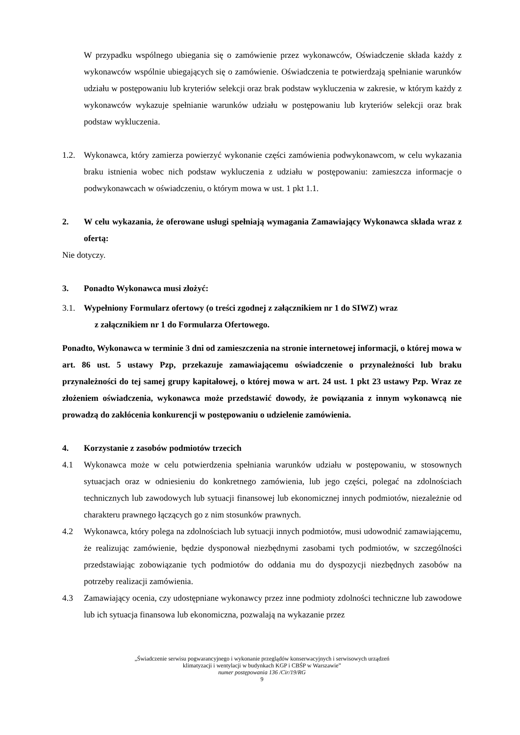W przypadku wspólnego ubiegania się o zamówienie przez wykonawców, Oświadczenie składa każdy z wykonawców wspólnie ubiegających się o zamówienie. Oświadczenia te potwierdzają spełnianie warunków udziału w postępowaniu lub kryteriów selekcji oraz brak podstaw wykluczenia w zakresie, w którym każdy z wykonawców wykazuje spełnianie warunków udziału w postępowaniu lub kryteriów selekcji oraz brak podstaw wykluczenia.
1.2. Wykonawca, który zamierza powierzyć wykonanie części zamówienia podwykonawcom, w celu wykazania braku istnienia wobec nich podstaw wykluczenia z udziału w postępowaniu: zamieszcza informacje o podwykonawcach w oświadczeniu, o którym mowa w ust. 1 pkt 1.1.
2. W celu wykazania, że oferowane usługi spełniają wymagania Zamawiający Wykonawca składa wraz z ofertą:
Nie dotyczy.
3. Ponadto Wykonawca musi złożyć:
3.1. Wypełniony Formularz ofertowy (o treści zgodnej z załącznikiem nr 1 do SIWZ) wraz
z załącznikiem nr 1 do Formularza Ofertowego.
Ponadto, Wykonawca w terminie 3 dni od zamieszczenia na stronie internetowej informacji, o której mowa w art. 86 ust. 5 ustawy Pzp, przekazuje zamawiającemu oświadczenie o przynależności lub braku przynależności do tej samej grupy kapitałowej, o której mowa w art. 24 ust. 1 pkt 23 ustawy Pzp. Wraz ze złożeniem oświadczenia, wykonawca może przedstawić dowody, że powiązania z innym wykonawcą nie prowadzą do zakłócenia konkurencji w postępowaniu o udzielenie zamówienia.
4. Korzystanie z zasobów podmiotów trzecich
4.1 Wykonawca może w celu potwierdzenia spełniania warunków udziału w postępowaniu, w stosownych sytuacjach oraz w odniesieniu do konkretnego zamówienia, lub jego części, polegać na zdolnościach technicznych lub zawodowych lub sytuacji finansowej lub ekonomicznej innych podmiotów, niezależnie od charakteru prawnego łączących go z nim stosunków prawnych.
4.2 Wykonawca, który polega na zdolnościach lub sytuacji innych podmiotów, musi udowodnić zamawiającemu, że realizując zamówienie, będzie dysponował niezbędnymi zasobami tych podmiotów, w szczególności przedstawiając zobowiązanie tych podmiotów do oddania mu do dyspozycji niezbędnych zasobów na potrzeby realizacji zamówienia.
4.3 Zamawiający ocenia, czy udostępniane wykonawcy przez inne podmioty zdolności techniczne lub zawodowe lub ich sytuacja finansowa lub ekonomiczna, pozwalają na wykazanie przez
„Świadczenie serwisu pogwarancyjnego i wykonanie przeglądów konserwacyjnych i serwisowych urządzeń
klimatyzacji i wentylacji w budynkach KGP i CBŚP w Warszawie”
numer postępowania 136 /Cir/19/RG
9